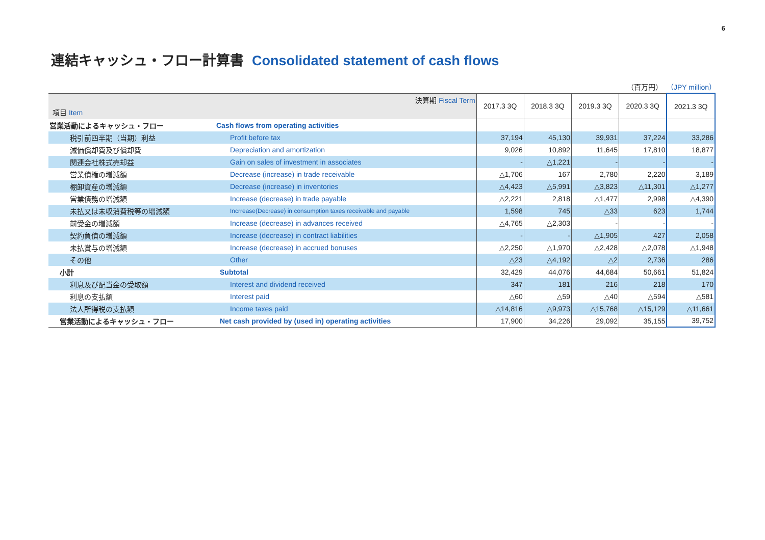6
連結キャッシュ・フロー計算書 Consolidated statement of cash flows
（百万円） （JPY million）
| 決算期 Fiscal Term 項目 Item | | 2017.3 3Q | 2018.3 3Q | 2019.3 3Q | 2020.3 3Q | 2021.3 3Q |
| 営業活動によるキャッシュ・フロー | Cash flows from operating activities | | | | | |
| 税引前四半期（当期）利益 | Profit before tax | 37,194 | 45,130 | 39,931 | 37,224 | 33,286 |
| 減価償却費及び償却費 | Depreciation and amortization | 9,026 | 10,892 | 11,645 | 17,810 | 18,877 |
| 関連会社株式売却益 | Gain on sales of investment in associates | - | △1,221 | - | - | - |
| 営業債権の増減額 | Decrease (increase) in trade receivable | △1,706 | 167 | 2,780 | 2,220 | 3,189 |
| 棚卸資産の増減額 | Decrease (increase) in inventories | △4,423 | △5,991 | △3,823 | △11,301 | △1,277 |
| 営業債務の増減額 | Increase (decrease) in trade payable | △2,221 | 2,818 | △1,477 | 2,998 | △4,390 |
| 未払又は未収消費税等の増減額 | Incrrease(Decrease) in consumption taxes receivable and payable | 1,598 | 745 | △33 | 623 | 1,744 |
| 前受金の増減額 | Increase (decrease) in advances received | △4,765 | △2,303 | - | - | - |
| 契約負債の増減額 | Increase (decrease) in contract liabilities | - | - | △1,905 | 427 | 2,058 |
| 未払賞与の増減額 | Increase (decrease) in accrued bonuses | △2,250 | △1,970 | △2,428 | △2,078 | △1,948 |
| その他 | Other | △23 | △4,192 | △2 | 2,736 | 286 |
| 小計 | Subtotal | 32,429 | 44,076 | 44,684 | 50,661 | 51,824 |
| 利息及び配当金の受取額 | Interest and dividend received | 347 | 181 | 216 | 218 | 170 |
| 利息の支払額 | Interest paid | △60 | △59 | △40 | △594 | △581 |
| 法人所得税の支払額 | Income taxes paid | △14,816 | △9,973 | △15,768 | △15,129 | △11,661 |
| 営業活動によるキャッシュ・フロー | Net cash provided by (used in) operating activities | 17,900 | 34,226 | 29,092 | 35,155 | 39,752 |